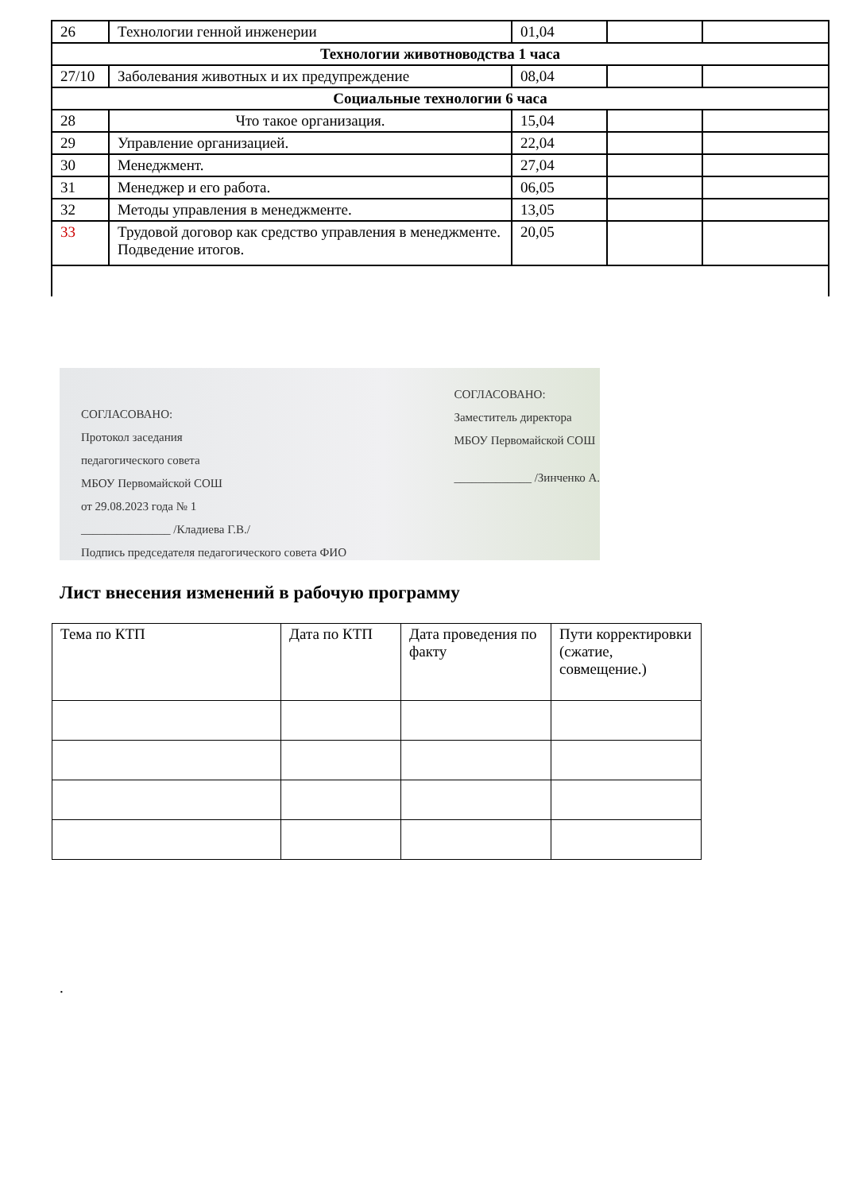| 26 | Технологии генной инженерии | 01,04 | | |
| Технологии животноводства 1 часа | | | | |
| 27/10 | Заболевания животных и их предупреждение | 08,04 | | |
| Социальные технологии 6 часа | | | | |
| 28 | Что такое организация. | 15,04 | | |
| 29 | Управление организацией. | 22,04 | | |
| 30 | Менеджмент. | 27,04 | | |
| 31 | Менеджер и его работа. | 06,05 | | |
| 32 | Методы управления в менеджменте. | 13,05 | | |
| 33 | Трудовой договор как средство управления в менеджменте. Подведение итогов. | 20,05 | | |
СОГЛАСОВАНО:
Протокол заседания
педагогического совета
МБОУ Первомайской СОШ
от 29.08.2023 года № 1
_______________ /Кладиева Г.В./
Подпись председателя педагогического совета ФИО
СОГЛАСОВАНО:
Заместитель директора
МБОУ Первомайской СОШ
_____________ /Зинченко А.
Лист внесения изменений в рабочую программу
| Тема по КТП | Дата по КТП | Дата проведения по факту | Пути корректировки (сжатие, совмещение.) |
.